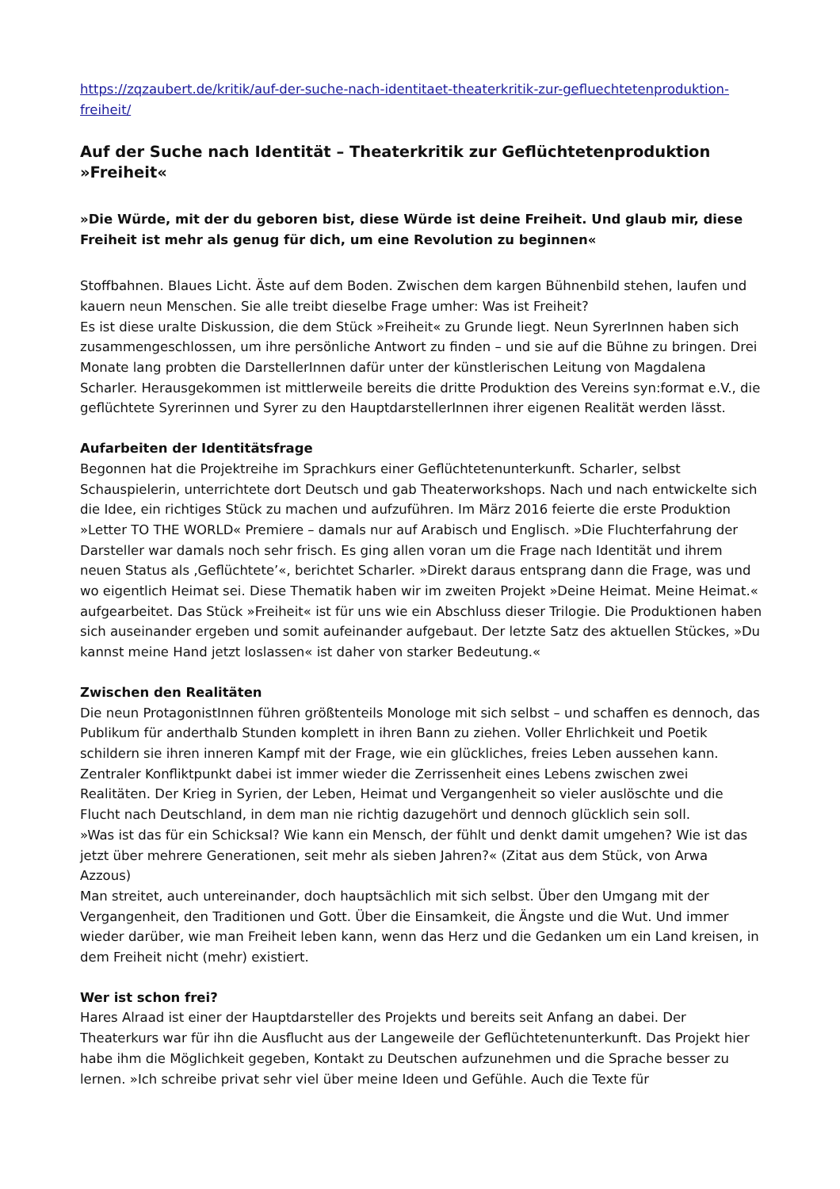https://zqzaubert.de/kritik/auf-der-suche-nach-identitaet-theaterkritik-zur-gefluechtetenproduktion-freiheit/
Auf der Suche nach Identität – Theaterkritik zur Geflüchtetenproduktion »Freiheit«
»Die Würde, mit der du geboren bist, diese Würde ist deine Freiheit. Und glaub mir, diese Freiheit ist mehr als genug für dich, um eine Revolution zu beginnen«
Stoffbahnen. Blaues Licht. Äste auf dem Boden. Zwischen dem kargen Bühnenbild stehen, laufen und kauern neun Menschen. Sie alle treibt dieselbe Frage umher: Was ist Freiheit?
Es ist diese uralte Diskussion, die dem Stück »Freiheit« zu Grunde liegt. Neun SyrerInnen haben sich zusammengeschlossen, um ihre persönliche Antwort zu finden – und sie auf die Bühne zu bringen. Drei Monate lang probten die DarstellerInnen dafür unter der künstlerischen Leitung von Magdalena Scharler. Herausgekommen ist mittlerweile bereits die dritte Produktion des Vereins syn:format e.V., die geflüchtete Syrerinnen und Syrer zu den HauptdarstellerInnen ihrer eigenen Realität werden lässt.
Aufarbeiten der Identitätsfrage
Begonnen hat die Projektreihe im Sprachkurs einer Geflüchtetenunterkunft. Scharler, selbst Schauspielerin, unterrichtete dort Deutsch und gab Theaterworkshops. Nach und nach entwickelte sich die Idee, ein richtiges Stück zu machen und aufzuführen. Im März 2016 feierte die erste Produktion »Letter TO THE WORLD« Premiere – damals nur auf Arabisch und Englisch. »Die Fluchterfahrung der Darsteller war damals noch sehr frisch. Es ging allen voran um die Frage nach Identität und ihrem neuen Status als ‚Geflüchtete’«, berichtet Scharler. »Direkt daraus entsprang dann die Frage, was und wo eigentlich Heimat sei. Diese Thematik haben wir im zweiten Projekt »Deine Heimat. Meine Heimat.« aufgearbeitet. Das Stück »Freiheit« ist für uns wie ein Abschluss dieser Trilogie. Die Produktionen haben sich auseinander ergeben und somit aufeinander aufgebaut. Der letzte Satz des aktuellen Stückes, »Du kannst meine Hand jetzt loslassen« ist daher von starker Bedeutung.«
Zwischen den Realitäten
Die neun ProtagonistInnen führen größtenteils Monologe mit sich selbst – und schaffen es dennoch, das Publikum für anderthalb Stunden komplett in ihren Bann zu ziehen. Voller Ehrlichkeit und Poetik schildern sie ihren inneren Kampf mit der Frage, wie ein glückliches, freies Leben aussehen kann. Zentraler Konfliktpunkt dabei ist immer wieder die Zerrissenheit eines Lebens zwischen zwei Realitäten. Der Krieg in Syrien, der Leben, Heimat und Vergangenheit so vieler auslöschte und die Flucht nach Deutschland, in dem man nie richtig dazugehört und dennoch glücklich sein soll.
»Was ist das für ein Schicksal? Wie kann ein Mensch, der fühlt und denkt damit umgehen? Wie ist das jetzt über mehrere Generationen, seit mehr als sieben Jahren?« (Zitat aus dem Stück, von Arwa Azzous)
Man streitet, auch untereinander, doch hauptsächlich mit sich selbst. Über den Umgang mit der Vergangenheit, den Traditionen und Gott. Über die Einsamkeit, die Ängste und die Wut. Und immer wieder darüber, wie man Freiheit leben kann, wenn das Herz und die Gedanken um ein Land kreisen, in dem Freiheit nicht (mehr) existiert.
Wer ist schon frei?
Hares Alraad ist einer der Hauptdarsteller des Projekts und bereits seit Anfang an dabei. Der Theaterkurs war für ihn die Ausflucht aus der Langeweile der Geflüchtetenunterkunft. Das Projekt hier habe ihm die Möglichkeit gegeben, Kontakt zu Deutschen aufzunehmen und die Sprache besser zu lernen. »Ich schreibe privat sehr viel über meine Ideen und Gefühle. Auch die Texte für